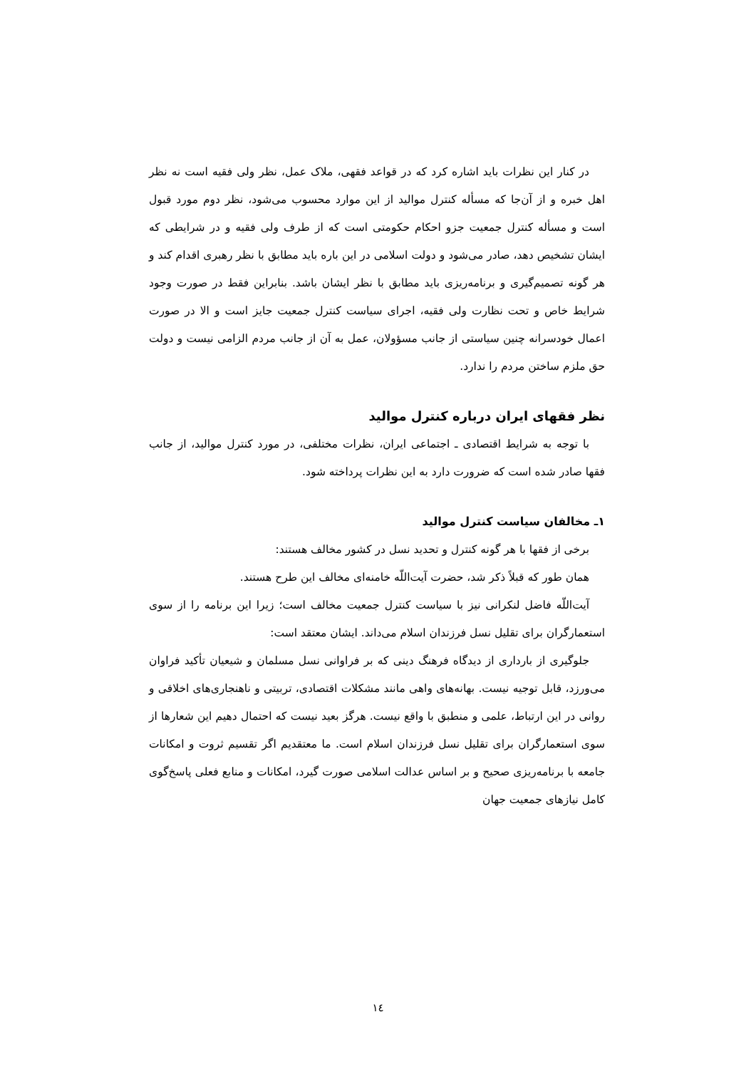در کنار این نظرات باید اشاره کرد که در قواعد فقهی، ملاک عمل، نظر ولی فقیه است نه نظر اهل خبره و از آن‌جا که مسأله کنترل موالید از این موارد محسوب می‌شود، نظر دوم مورد قبول است و مسأله کنترل جمعیت جزو احکام حکومتی است که از طرف ولی فقیه و در شرایطی که ایشان تشخیص دهد، صادر می‌شود و دولت اسلامی در این باره باید مطابق با نظر رهبری اقدام کند و هر گونه تصمیم‌گیری و برنامه‌ریزی باید مطابق با نظر ایشان باشد. بنابراین فقط در صورت وجود شرایط خاص و تحت نظارت ولی فقیه، اجرای سیاست کنترل جمعیت جایز است و الا در صورت اعمال خودسرانه چنین سیاستی از جانب مسؤولان، عمل به آن از جانب مردم الزامی نیست و دولت حق ملزم ساختن مردم را ندارد.
نظر فقهای ایران درباره کنترل موالید
با توجه به شرایط اقتصادی ـ اجتماعی ایران، نظرات مختلفی، در مورد کنترل موالید، از جانب فقها صادر شده است که ضرورت دارد به این نظرات پرداخته شود.
۱ـ مخالفان سیاست کنترل موالید
برخی از فقها با هر گونه کنترل و تحدید نسل در کشور مخالف هستند:
همان طور که قبلاً ذکر شد، حضرت آیت‌اللّه خامنه‌ای مخالف این طرح هستند.
آیت‌اللّه فاضل لنکرانی نیز با سیاست کنترل جمعیت مخالف است؛ زیرا این برنامه را از سوی استعمارگران برای تقلیل نسل فرزندان اسلام می‌داند. ایشان معتقد است:
جلوگیری از بارداری از دیدگاه فرهنگ دینی که بر فراوانی نسل مسلمان و شیعیان تأکید فراوان می‌ورزد، قابل توجیه نیست. بهانه‌های واهی مانند مشکلات اقتصادی، تربیتی و ناهنجاری‌های اخلاقی و روانی در این ارتباط، علمی و منطبق با واقع نیست. هرگز بعید نیست که احتمال دهیم این شعارها از سوی استعمارگران برای تقلیل نسل فرزندان اسلام است. ما معتقدیم اگر تقسیم ثروت و امکانات جامعه با برنامه‌ریزی صحیح و بر اساس عدالت اسلامی صورت گیرد، امکانات و منابع فعلی پاسخ‌گوی کامل نیازهای جمعیت جهان
۱٤